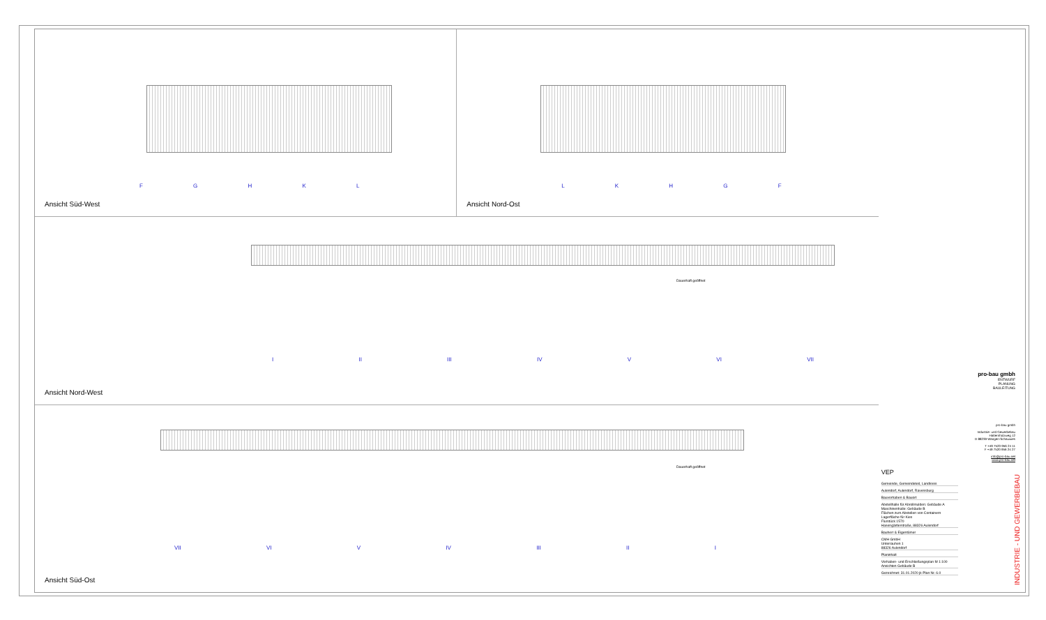F G H K L
Ansicht Süd-West
L K H G F
Ansicht Nord-Ost
Dauerhaft geöffnet
I II III IV V VI VII
Ansicht Nord-West
Dauerhaft geöffnet
VII VI V IV III II I
Ansicht Süd-Ost
pro-bau gmbh
ENTWURF
PLANUNG
BAULEITUNG
pro-bau gmbh
Industrie- und Gewerbebau
Hatternholzweg 12
D 88239 Wangen-Schauwies
T +49 7520 956 24 11
F +49 7520 956 24 27
info@pro-bau.net
www.pro-bau.net
VEP
Gemeinde, Gemeindeteil, Landkreis
Aulendorf, Aulendorf, Ravensburg
Bauvorhaben & Bauort
Abstellhalle für Abrollmulden: Gebäude A
Maschinenhalle: Gebäude B
Flächen zum Abstellen von Containern
Lagerfläche für Kies
Flurstück 1570
Hasengärtlerstraße, 88326 Aulendorf
Bauherr & Eigentümer
CMH GmbH
Unterrauhen 1
88326 Aulendorf
Planinhalt
Vorhaben- und Erschließungsplan M 1:100
Ansichten Gebäude B
Gezeichnet: 31.01.2020 jk Plan Nr. 6.0
INDUSTRIE - UND GEWERBEBAU